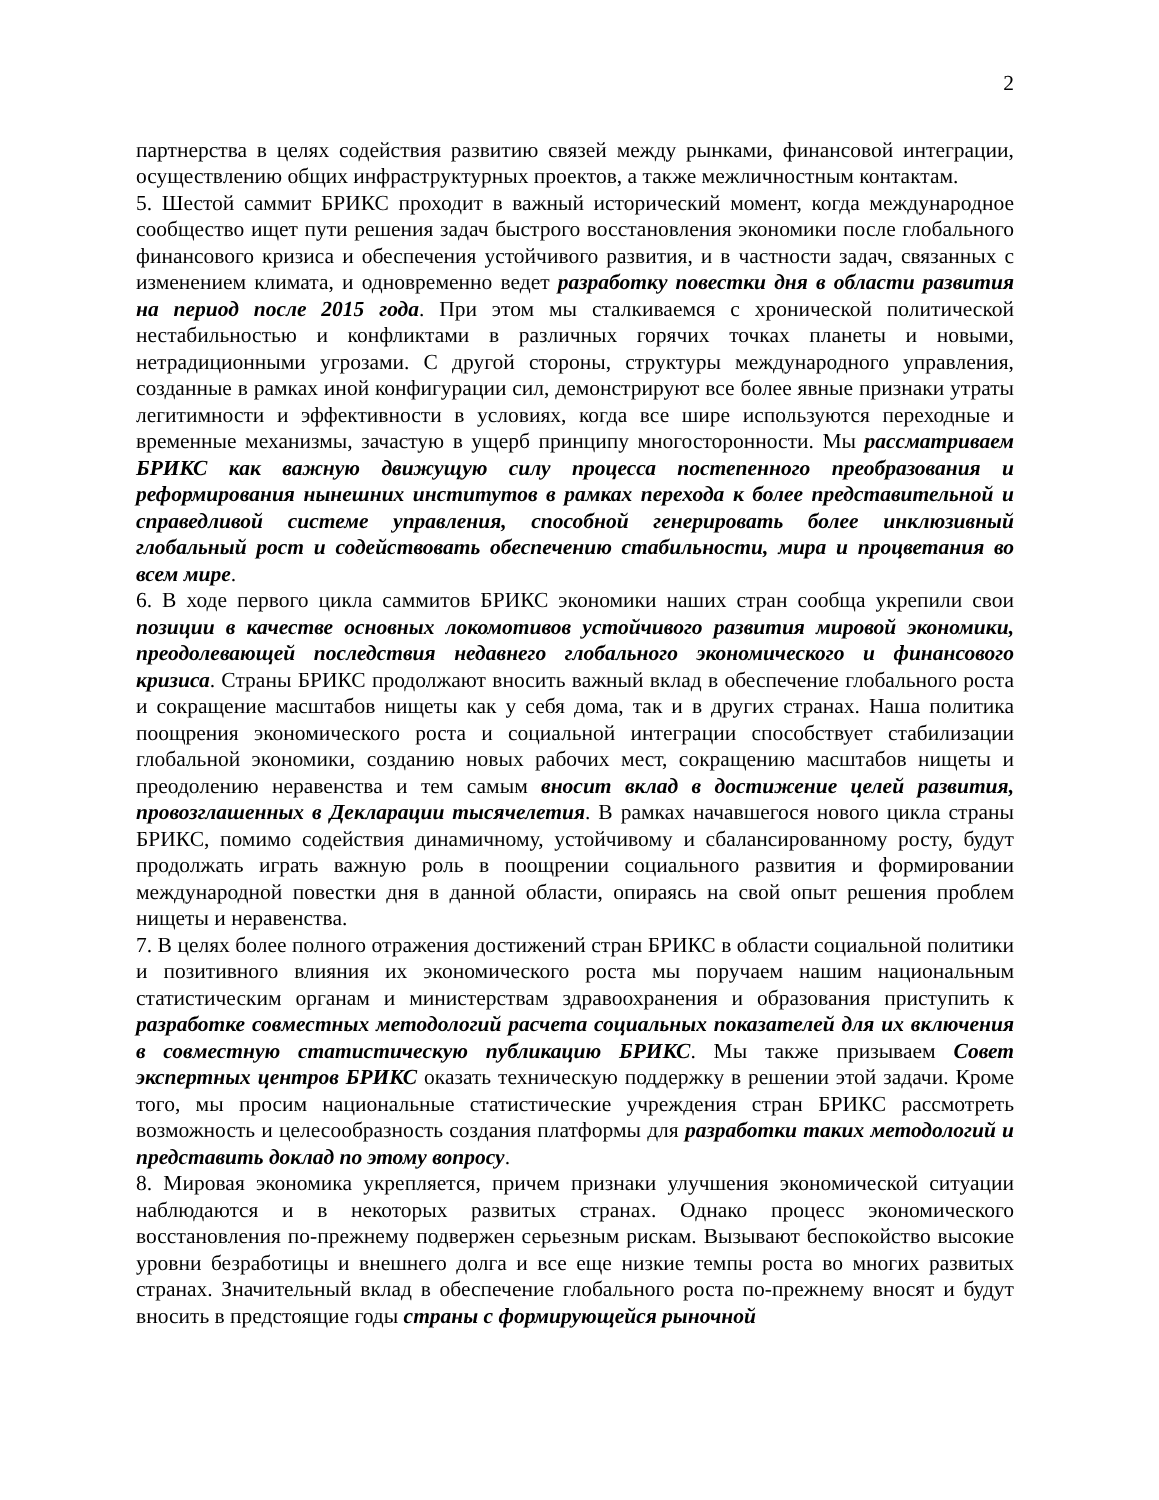2
партнерства в целях содействия развитию связей между рынками, финансовой интеграции, осуществлению общих инфраструктурных проектов, а также межличностным контактам.
5. Шестой саммит БРИКС проходит в важный исторический момент, когда международное сообщество ищет пути решения задач быстрого восстановления экономики после глобального финансового кризиса и обеспечения устойчивого развития, и в частности задач, связанных с изменением климата, и одновременно ведет разработку повестки дня в области развития на период после 2015 года. При этом мы сталкиваемся с хронической политической нестабильностью и конфликтами в различных горячих точках планеты и новыми, нетрадиционными угрозами. С другой стороны, структуры международного управления, созданные в рамках иной конфигурации сил, демонстрируют все более явные признаки утраты легитимности и эффективности в условиях, когда все шире используются переходные и временные механизмы, зачастую в ущерб принципу многосторонности. Мы рассматриваем БРИКС как важную движущую силу процесса постепенного преобразования и реформирования нынешних институтов в рамках перехода к более представительной и справедливой системе управления, способной генерировать более инклюзивный глобальный рост и содействовать обеспечению стабильности, мира и процветания во всем мире.
6. В ходе первого цикла саммитов БРИКС экономики наших стран сообща укрепили свои позиции в качестве основных локомотивов устойчивого развития мировой экономики, преодолевающей последствия недавнего глобального экономического и финансового кризиса. Страны БРИКС продолжают вносить важный вклад в обеспечение глобального роста и сокращение масштабов нищеты как у себя дома, так и в других странах. Наша политика поощрения экономического роста и социальной интеграции способствует стабилизации глобальной экономики, созданию новых рабочих мест, сокращению масштабов нищеты и преодолению неравенства и тем самым вносит вклад в достижение целей развития, провозглашенных в Декларации тысячелетия. В рамках начавшегося нового цикла страны БРИКС, помимо содействия динамичному, устойчивому и сбалансированному росту, будут продолжать играть важную роль в поощрении социального развития и формировании международной повестки дня в данной области, опираясь на свой опыт решения проблем нищеты и неравенства.
7. В целях более полного отражения достижений стран БРИКС в области социальной политики и позитивного влияния их экономического роста мы поручаем нашим национальным статистическим органам и министерствам здравоохранения и образования приступить к разработке совместных методологий расчета социальных показателей для их включения в совместную статистическую публикацию БРИКС. Мы также призываем Совет экспертных центров БРИКС оказать техническую поддержку в решении этой задачи. Кроме того, мы просим национальные статистические учреждения стран БРИКС рассмотреть возможность и целесообразность создания платформы для разработки таких методологий и представить доклад по этому вопросу.
8. Мировая экономика укрепляется, причем признаки улучшения экономической ситуации наблюдаются и в некоторых развитых странах. Однако процесс экономического восстановления по-прежнему подвержен серьезным рискам. Вызывают беспокойство высокие уровни безработицы и внешнего долга и все еще низкие темпы роста во многих развитых странах. Значительный вклад в обеспечение глобального роста по-прежнему вносят и будут вносить в предстоящие годы страны с формирующейся рыночной